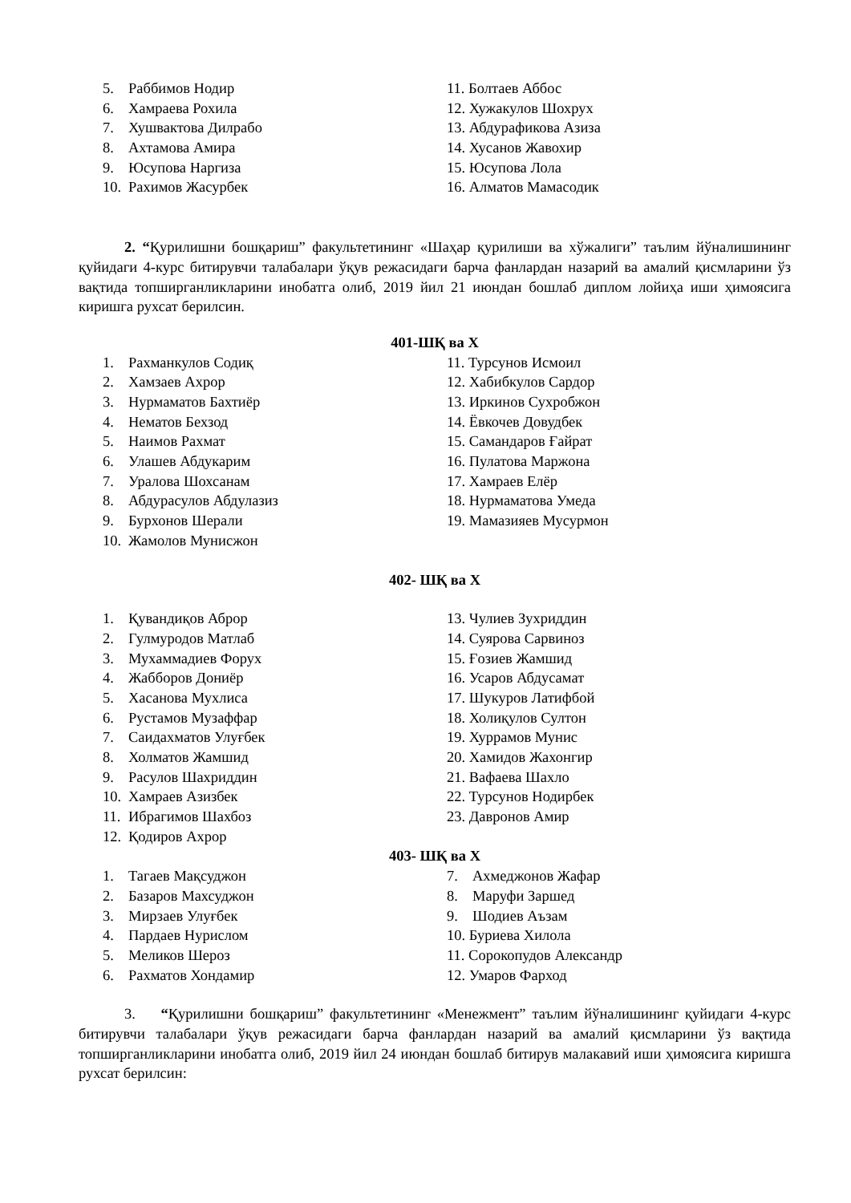5. Раббимов Нодир
6. Хамраева Рохила
7. Хушвактова Дилрабо
8. Ахтамова Амира
9. Юсупова Наргиза
10. Рахимов Жасурбек
11. Болтаев Аббос
12. Хужакулов Шохрух
13. Абдурафикова Азиза
14. Хусанов Жавохир
15. Юсупова Лола
16. Алматов Мамасодик
2. “Қурилишни бошқариш” факультетининг «Шаҳар қурилиши ва хўжалиги” таълим йўналишининг қуйидаги 4-курс битирувчи талабалари ўқув режасидаги барча фанлардан назарий ва амалий қисмларини ўз вақтида топширганликларини инобатга олиб, 2019 йил 21 июндан бошлаб диплом лойиҳа иши ҳимоясига киришга рухсат берилсин.
401-ШҚ ва Х
1. Рахманкулов Содиқ
2. Хамзаев Ахрор
3. Нурмаматов Бахтиёр
4. Нематов Бехзод
5. Наимов Рахмат
6. Улашев Абдукарим
7. Уралова Шохсанам
8. Абдурасулов Абдулазиз
9. Бурхонов Шерали
10. Жамолов Мунисжон
11. Турсунов Исмоил
12. Хабибкулов Сардор
13. Иркинов Сухробжон
14. Ёвкочев Довудбек
15. Самандаров Ғайрат
16. Пулатова Маржона
17. Хамраев Елёр
18. Нурмаматова Умеда
19. Мамазияев Мусурмон
402- ШҚ ва Х
1. Қувандиқов Аброр
2. Гулмуродов Матлаб
3. Мухаммадиев Форух
4. Жабборов Дониёр
5. Хасанова Мухлиса
6. Рустамов Музаффар
7. Саидахматов Улуғбек
8. Холматов Жамшид
9. Расулов Шахриддин
10. Хамраев Азизбек
11. Ибрагимов Шахбоз
12. Қодиров Ахрор
13. Чулиев Зухриддин
14. Суярова Сарвиноз
15. Ғозиев Жамшид
16. Усаров Абдусамат
17. Шукуров Латифбой
18. Холиқулов Султон
19. Хуррамов Мунис
20. Хамидов Жахонгир
21. Вафаева Шахло
22. Турсунов Нодирбек
23. Давронов Амир
403- ШҚ ва Х
1. Тагаев Мақсуджон
2. Базаров Махсуджон
3. Мирзаев Улуғбек
4. Пардаев Нурислом
5. Меликов Шероз
6. Рахматов Хондамир
7. Ахмеджонов Жафар
8. Маруфи Заршед
9. Шодиев Аъзам
10. Буриева Хилола
11. Сорокопудов Александр
12. Умаров Фарход
3. “Қурилишни бошқариш” факультетининг «Менежмент” таълим йўналишининг қуйидаги 4-курс битирувчи талабалари ўқув режасидаги барча фанлардан назарий ва амалий қисмларини ўз вақтида топширганликларини инобатга олиб, 2019 йил 24 июндан бошлаб битирув малакавий иши ҳимоясига киришга рухсат берилсин: